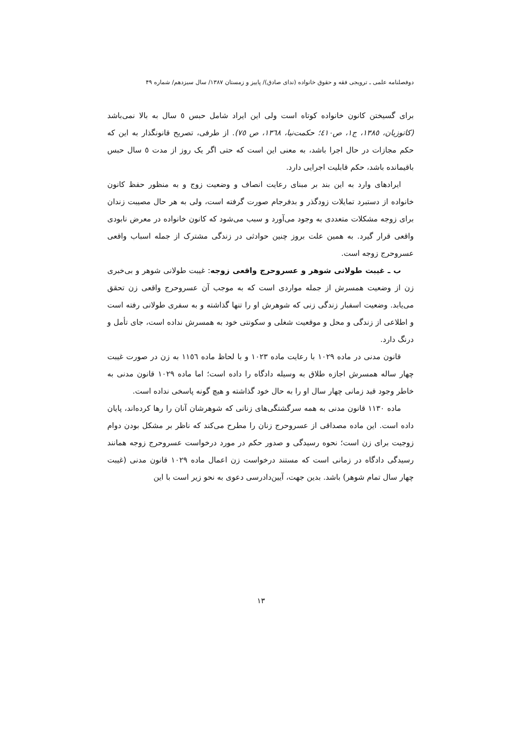دوفصلنامه علمی ـ ترویجی فقه و حقوق خانواده (ندای صادق)/ پاییز و زمستان ۱۳۸۷/ سال سیزدهم/ شماره ۴۹
برای گسیختن کانون خانواده کوتاه است ولی این ایراد شامل حبس ٥ سال به بالا نمی‌باشد (کاتوزیان، ١٣٨٥، ج١، ص٤١٠؛ حکمت‌نیا، ١٣٦٨، ص ٧٥). از طرفی، تصریح قانونگذار به این که حکم مجازات در حال اجرا باشد، به معنی این است که حتی اگر یک روز از مدت ٥ سال حبس باقیمانده باشد، حکم قابلیت اجرایی دارد.
ایرادهای وارد به این بند بر مبنای رعایت انصاف و وضعیت زوج و به منظور حفظ کانون خانواده از دستبرد تمایلات زودگذر و بدفرجام صورت گرفته است، ولی به هر حال مصیبت زندان برای زوجه مشکلات متعددی به وجود می‌آورد و سبب می‌شود که کانون خانواده در معرض نابودی واقعی قرار گیرد. به همین علت بروز چنین حوادثی در زندگی مشترک از جمله اسباب واقعی عسروحرج زوجه است.
ب ـ غیبت طولانی شوهر و عسروحرج واقعی زوجه: غیبت طولانی شوهر و بی‌خبری زن از وضعیت همسرش از جمله مواردی است که به موجب آن عسروحرج واقعی زن تحقق می‌یابد. وضعیت اسفبار زندگی زنی که شوهرش او را تنها گذاشته و به سفری طولانی رفته است و اطلاعی از زندگی و محل و موقعیت شغلی و سکونتی خود به همسرش نداده است، جای تأمل و درنگ دارد.
قانون مدنی در ماده ١٠٢٩ با رعایت ماده ١٠٢٣ و با لحاظ ماده ١١٥٦ به زن در صورت غیبت چهار ساله همسرش اجازه طلاق به وسیله دادگاه را داده است؛ اما ماده ١٠٢٩ قانون مدنی به خاطر وجود قید زمانی چهار سال او را به حال خود گذاشته و هیچ گونه پاسخی نداده است.
ماده ١١٣٠ قانون مدنی به همه سرگشتگی‌های زنانی که شوهرشان آنان را رها کرده‌اند، پایان داده است. این ماده مصداقی از عسروحرج زنان را مطرح می‌کند که ناظر بر مشکل بودن دوام زوجیت برای زن است؛ نحوه رسیدگی و صدور حکم در مورد درخواست عسروحرج زوجه همانند رسیدگی دادگاه در زمانی است که مستند درخواست زن اعمال ماده ١٠٢٩ قانون مدنی (غیبت چهار سال تمام شوهر) باشد. بدین جهت، آیین‌دادرسی دعوی به نحو زیر است با این
١٣